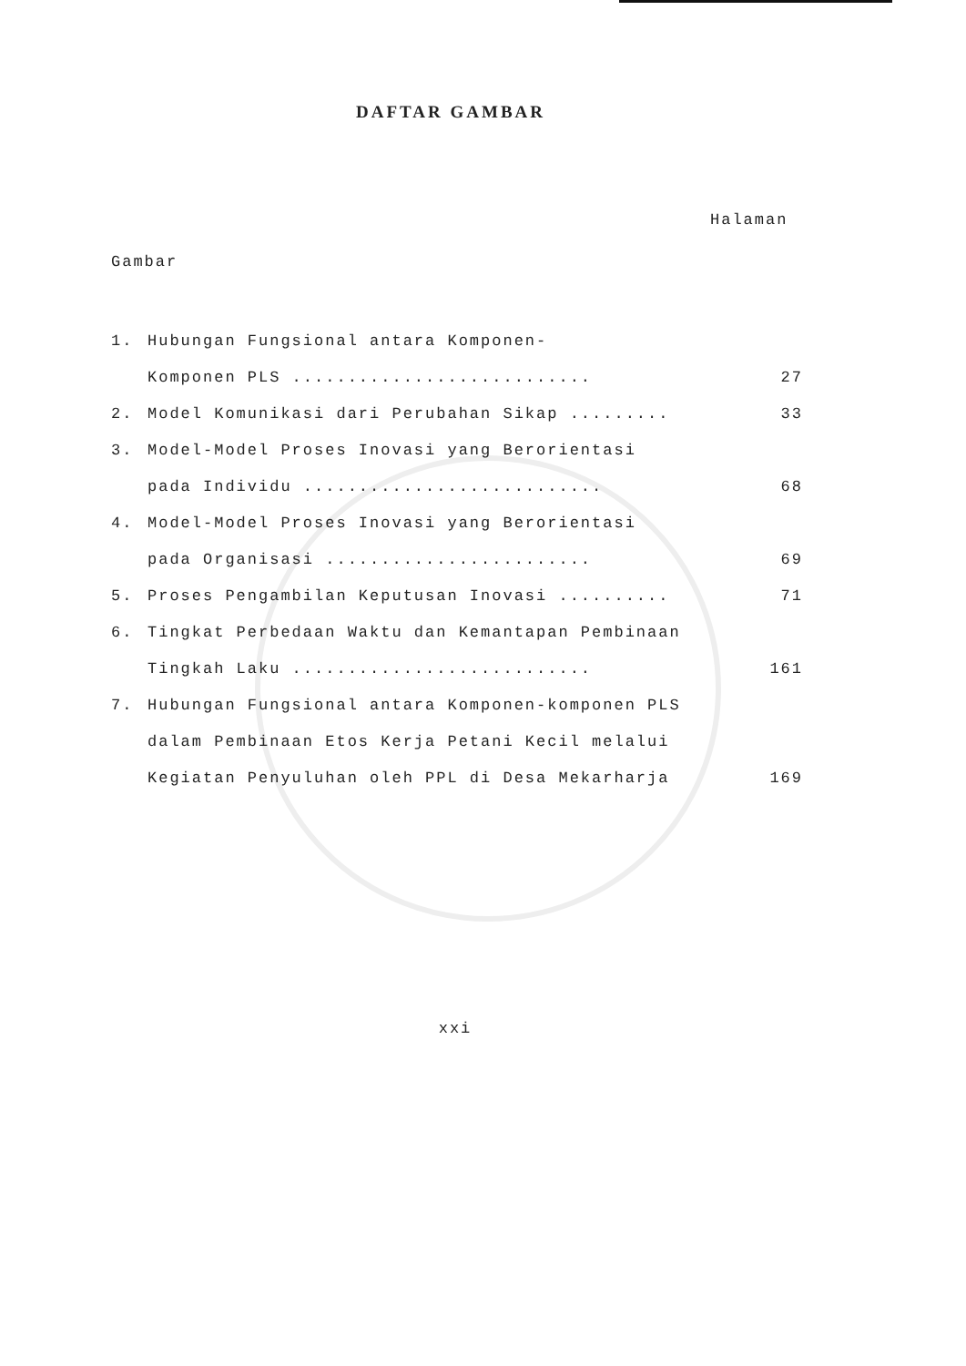DAFTAR GAMBAR
Halaman
Gambar
1. Hubungan Fungsional antara Komponen-
Komponen PLS ........................... 27
2. Model Komunikasi dari Perubahan Sikap ......... 33
3. Model-Model Proses Inovasi yang Berorientasi
pada Individu ........................... 68
4. Model-Model Proses Inovasi yang Berorientasi
pada Organisasi ........................ 69
5. Proses Pengambilan Keputusan Inovasi .......... 71
6. Tingkat Perbedaan Waktu dan Kemantapan Pembinaan
Tingkah Laku ........................... 161
7. Hubungan Fungsional antara Komponen-komponen PLS
dalam Pembinaan Etos Kerja Petani Kecil melalui
Kegiatan Penyuluhan oleh PPL di Desa Mekarharja 169
xxi